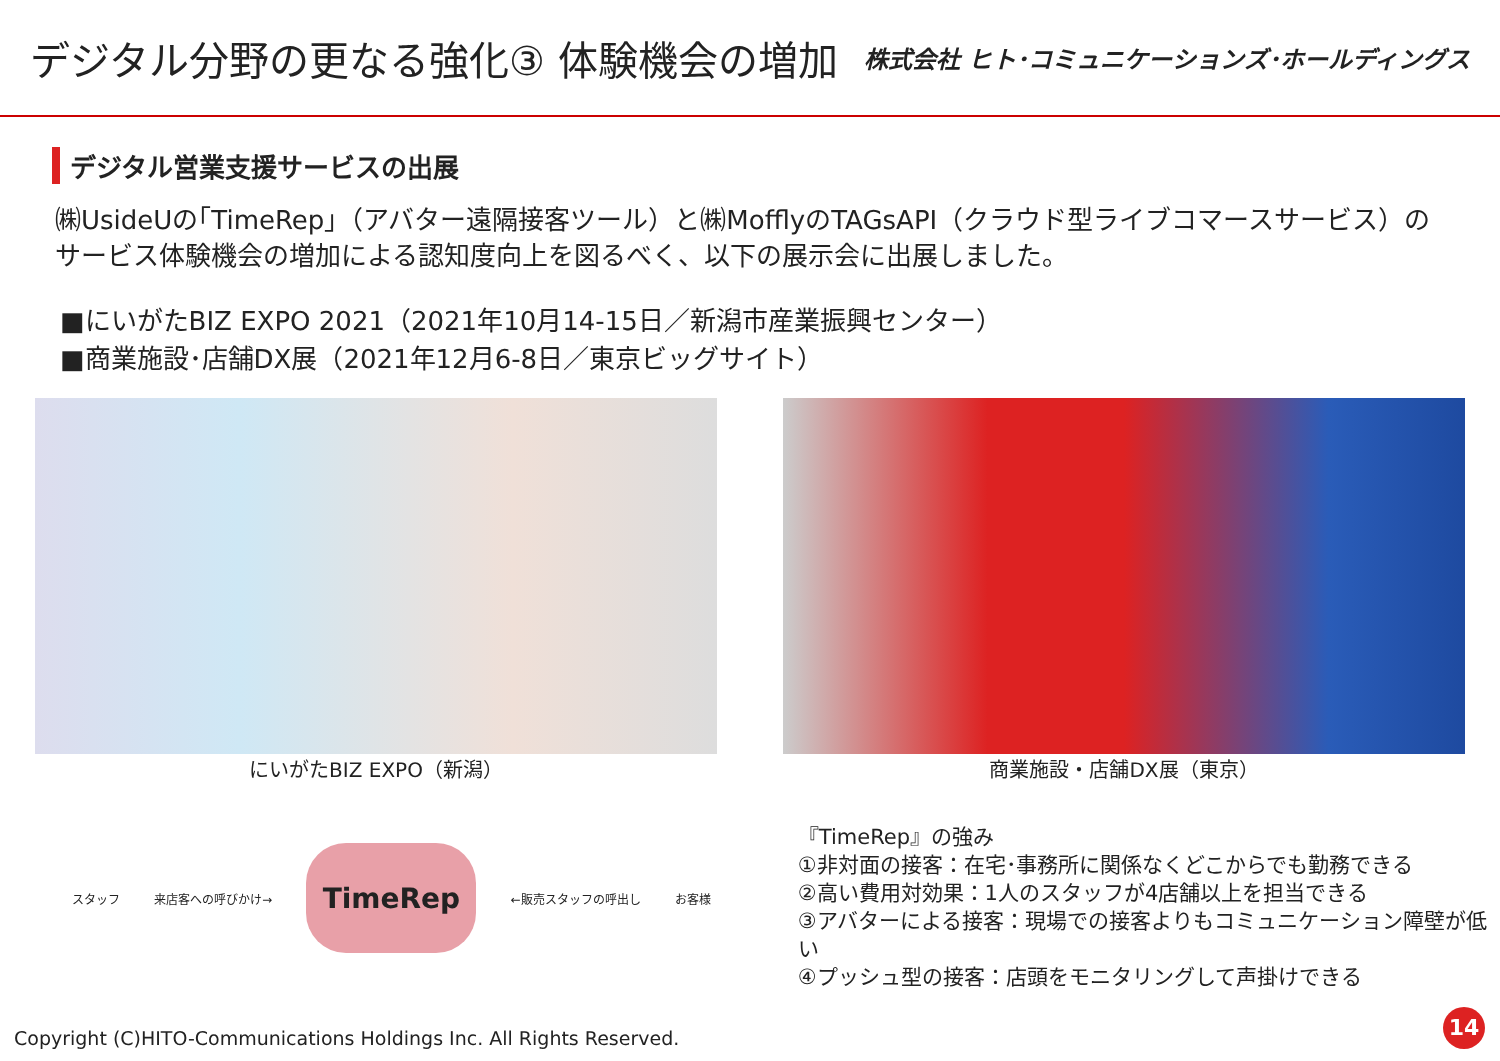デジタル分野の更なる強化③ 体験機会の増加
株式会社 ヒト･コミュニケーションズ･ホールディングス
デジタル営業支援サービスの出展
㈱UsideUの｢TimeRep｣（アバター遠隔接客ツール）と㈱MofflyのTAGsAPI（クラウド型ライブコマースサービス）のサービス体験機会の増加による認知度向上を図るべく、以下の展示会に出展しました。
■にいがたBIZ EXPO 2021（2021年10月14-15日／新潟市産業振興センター）
■商業施設･店舗DX展（2021年12月6-8日／東京ビッグサイト）
にいがたBIZ EXPO（新潟） 商業施設・店舗DX展（東京）
スタッフ 来店客への呼びかけ→
TimeRep
←販売スタッフの呼出し お客様
『TimeRep』の強み
①非対面の接客：在宅･事務所に関係なくどこからでも勤務できる
②高い費用対効果：1人のスタッフが4店舗以上を担当できる
③アバターによる接客：現場での接客よりもコミュニケーション障壁が低い
④プッシュ型の接客：店頭をモニタリングして声掛けできる
Copyright (C)HITO-Communications Holdings Inc. All Rights Reserved.
14